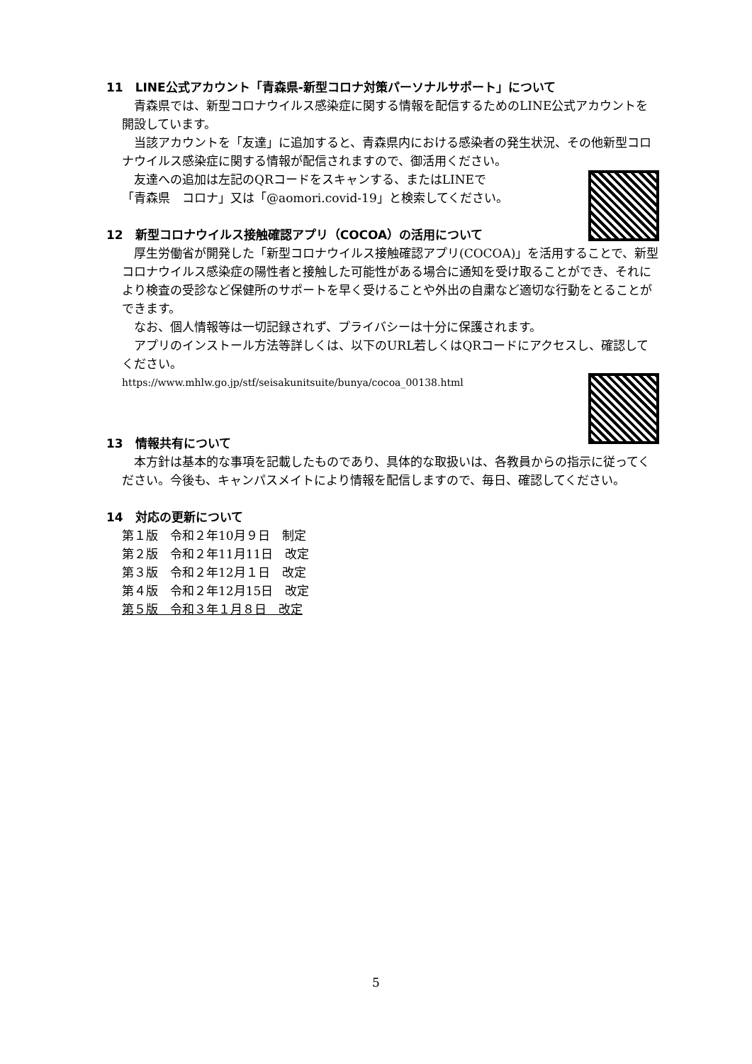11　LINE公式アカウント「青森県-新型コロナ対策パーソナルサポート」について
青森県では、新型コロナウイルス感染症に関する情報を配信するためのLINE公式アカウントを開設しています。
当該アカウントを「友達」に追加すると、青森県内における感染者の発生状況、その他新型コロナウイルス感染症に関する情報が配信されますので、御活用ください。
友達への追加は左記のQRコードをスキャンする、またはLINEで
「青森県　コロナ」又は「@aomori.covid-19」と検索してください。
12　新型コロナウイルス接触確認アプリ（COCOA）の活用について
厚生労働省が開発した「新型コロナウイルス接触確認アプリ(COCOA)」を活用することで、新型コロナウイルス感染症の陽性者と接触した可能性がある場合に通知を受け取ることができ、それにより検査の受診など保健所のサポートを早く受けることや外出の自粛など適切な行動をとることができます。
なお、個人情報等は一切記録されず、プライバシーは十分に保護されます。
アプリのインストール方法等詳しくは、以下のURL若しくはQRコードにアクセスし、確認してください。
https://www.mhlw.go.jp/stf/seisakunitsuite/bunya/cocoa_00138.html
13　情報共有について
本方針は基本的な事項を記載したものであり、具体的な取扱いは、各教員からの指示に従ってください。今後も、キャンパスメイトにより情報を配信しますので、毎日、確認してください。
14　対応の更新について
第１版　令和２年10月９日　制定
第２版　令和２年11月11日　改定
第３版　令和２年12月１日　改定
第４版　令和２年12月15日　改定
第５版　令和３年１月８日　改定
5